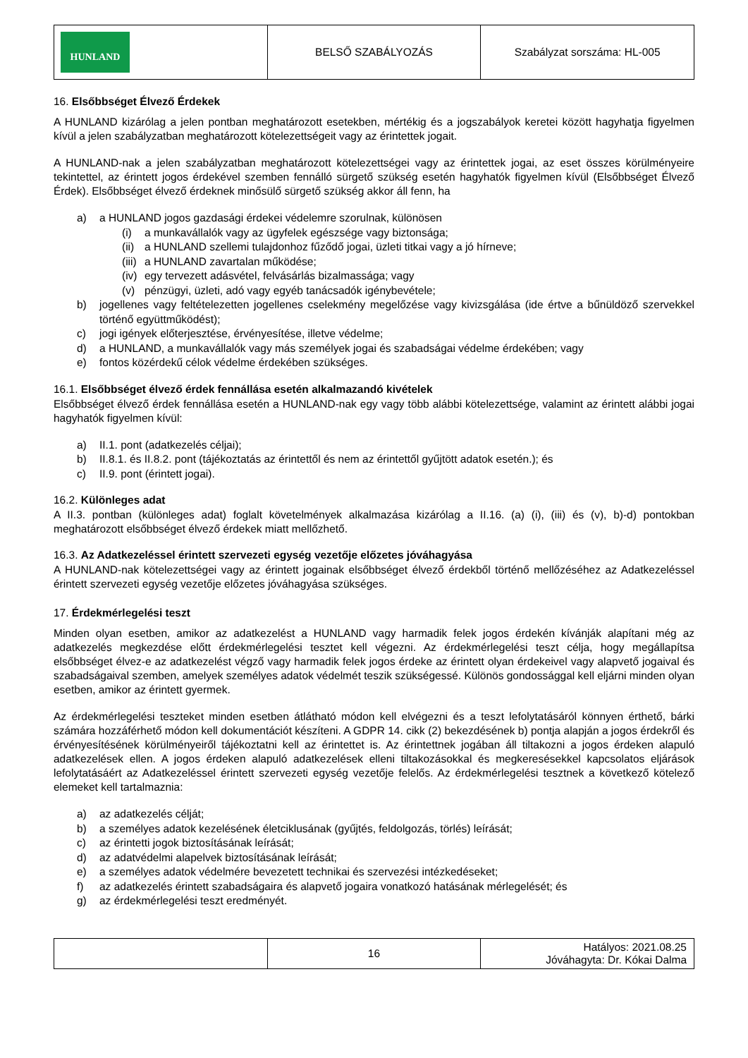| HUNLAND | BELSŐ SZABÁLYOZÁS | Szabályzat sorszáma: HL-005 |
16. Elsőbbséget Élvező Érdekek
A HUNLAND kizárólag a jelen pontban meghatározott esetekben, mértékig és a jogszabályok keretei között hagyhatja figyelmen kívül a jelen szabályzatban meghatározott kötelezettségeit vagy az érintettek jogait.
A HUNLAND-nak a jelen szabályzatban meghatározott kötelezettségei vagy az érintettek jogai, az eset összes körülményeire tekintettel, az érintett jogos érdekével szemben fennálló sürgető szükség esetén hagyhatók figyelmen kívül (Elsőbbséget Élvező Érdek). Elsőbbséget élvező érdeknek minősülő sürgető szükség akkor áll fenn, ha
a) a HUNLAND jogos gazdasági érdekei védelemre szorulnak, különösen
(i) a munkavállalók vagy az ügyfelek egészsége vagy biztonsága;
(ii) a HUNLAND szellemi tulajdonhoz fűződő jogai, üzleti titkai vagy a jó hírneve;
(iii) a HUNLAND zavartalan működése;
(iv) egy tervezett adásvétel, felvásárlás bizalmassága; vagy
(v) pénzügyi, üzleti, adó vagy egyéb tanácsadók igénybevétele;
b) jogellenes vagy feltételezetten jogellenes cselekmény megelőzése vagy kivizsgálása (ide értve a bűnüldöző szervekkel történő együttműködést);
c) jogi igények előterjesztése, érvényesítése, illetve védelme;
d) a HUNLAND, a munkavállalók vagy más személyek jogai és szabadságai védelme érdekében; vagy
e) fontos közérdekű célok védelme érdekében szükséges.
16.1. Elsőbbséget élvező érdek fennállása esetén alkalmazandó kivételek
Elsőbbséget élvező érdek fennállása esetén a HUNLAND-nak egy vagy több alábbi kötelezettsége, valamint az érintett alábbi jogai hagyhatók figyelmen kívül:
a) II.1. pont (adatkezelés céljai);
b) II.8.1. és II.8.2. pont (tájékoztatás az érintettől és nem az érintettől gyűjtött adatok esetén.); és
c) II.9. pont (érintett jogai).
16.2. Különleges adat
A II.3. pontban (különleges adat) foglalt követelmények alkalmazása kizárólag a II.16. (a) (i), (iii) és (v), b)-d) pontokban meghatározott elsőbbséget élvező érdekek miatt mellőzhető.
16.3. Az Adatkezeléssel érintett szervezeti egység vezetője előzetes jóváhagyása
A HUNLAND-nak kötelezettségei vagy az érintett jogainak elsőbbséget élvező érdekből történő mellőzéséhez az Adatkezeléssel érintett szervezeti egység vezetője előzetes jóváhagyása szükséges.
17. Érdekmérlegelési teszt
Minden olyan esetben, amikor az adatkezelést a HUNLAND vagy harmadik felek jogos érdekén kívánják alapítani még az adatkezelés megkezdése előtt érdekmérlegelési tesztet kell végezni. Az érdekmérlegelési teszt célja, hogy megállapítsa elsőbbséget élvez-e az adatkezelést végző vagy harmadik felek jogos érdeke az érintett olyan érdekeivel vagy alapvető jogaival és szabadságaival szemben, amelyek személyes adatok védelmét teszik szükségessé. Különös gondossággal kell eljárni minden olyan esetben, amikor az érintett gyermek.
Az érdekmérlegelési teszteket minden esetben átlátható módon kell elvégezni és a teszt lefolytatásáról könnyen érthető, bárki számára hozzáférhető módon kell dokumentációt készíteni. A GDPR 14. cikk (2) bekezdésének b) pontja alapján a jogos érdekről és érvényesítésének körülményeiről tájékoztatni kell az érintettet is. Az érintettnek jogában áll tiltakozni a jogos érdeken alapuló adatkezelések ellen. A jogos érdeken alapuló adatkezelések elleni tiltakozásokkal és megkeresésekkel kapcsolatos eljárások lefolytatásáért az Adatkezeléssel érintett szervezeti egység vezetője felelős. Az érdekmérlegelési tesztnek a következő kötelező elemeket kell tartalmaznia:
a) az adatkezelés célját;
b) a személyes adatok kezelésének életciklusának (gyűjtés, feldolgozás, törlés) leírását;
c) az érintetti jogok biztosításának leírását;
d) az adatvédelmi alapelvek biztosításának leírását;
e) a személyes adatok védelmére bevezetett technikai és szervezési intézkedéseket;
f) az adatkezelés érintett szabadságaira és alapvető jogaira vonatkozó hatásának mérlegelését; és
g) az érdekmérlegelési teszt eredményét.
| | 16 | Hatályos: 2021.08.25 Jóváhagyta: Dr. Kókai Dalma |